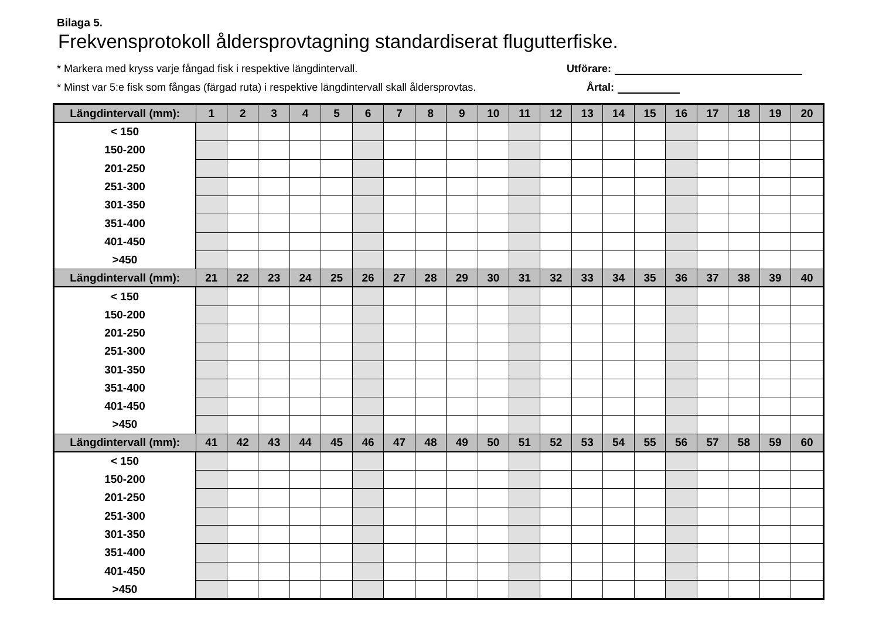Bilaga 5.
Frekvensprotokoll åldersprovtagning standardiserat flugutterfiske.
* Markera med kryss varje fångad fisk i respektive längdintervall. Utförare:
* Minst var 5:e fisk som fångas (färgad ruta) i respektive längdintervall skall åldersprovtas. Årtal:
| Längdintervall (mm): | 1 | 2 | 3 | 4 | 5 | 6 | 7 | 8 | 9 | 10 | 11 | 12 | 13 | 14 | 15 | 16 | 17 | 18 | 19 | 20 |
| --- | --- | --- | --- | --- | --- | --- | --- | --- | --- | --- | --- | --- | --- | --- | --- | --- | --- | --- | --- | --- |
| < 150 | | | | | | | | | | | | | | | | | | | | |
| 150-200 | | | | | | | | | | | | | | | | | | | | |
| 201-250 | | | | | | | | | | | | | | | | | | | | |
| 251-300 | | | | | | | | | | | | | | | | | | | | |
| 301-350 | | | | | | | | | | | | | | | | | | | | |
| 351-400 | | | | | | | | | | | | | | | | | | | | |
| 401-450 | | | | | | | | | | | | | | | | | | | | |
| >450 | | | | | | | | | | | | | | | | | | | | |
| Längdintervall (mm): | 21 | 22 | 23 | 24 | 25 | 26 | 27 | 28 | 29 | 30 | 31 | 32 | 33 | 34 | 35 | 36 | 37 | 38 | 39 | 40 |
| < 150 | | | | | | | | | | | | | | | | | | | | |
| 150-200 | | | | | | | | | | | | | | | | | | | | |
| 201-250 | | | | | | | | | | | | | | | | | | | | |
| 251-300 | | | | | | | | | | | | | | | | | | | | |
| 301-350 | | | | | | | | | | | | | | | | | | | | |
| 351-400 | | | | | | | | | | | | | | | | | | | | |
| 401-450 | | | | | | | | | | | | | | | | | | | | |
| >450 | | | | | | | | | | | | | | | | | | | | |
| Längdintervall (mm): | 41 | 42 | 43 | 44 | 45 | 46 | 47 | 48 | 49 | 50 | 51 | 52 | 53 | 54 | 55 | 56 | 57 | 58 | 59 | 60 |
| < 150 | | | | | | | | | | | | | | | | | | | | |
| 150-200 | | | | | | | | | | | | | | | | | | | | |
| 201-250 | | | | | | | | | | | | | | | | | | | | |
| 251-300 | | | | | | | | | | | | | | | | | | | | |
| 301-350 | | | | | | | | | | | | | | | | | | | | |
| 351-400 | | | | | | | | | | | | | | | | | | | | |
| 401-450 | | | | | | | | | | | | | | | | | | | | |
| >450 | | | | | | | | | | | | | | | | | | | | |